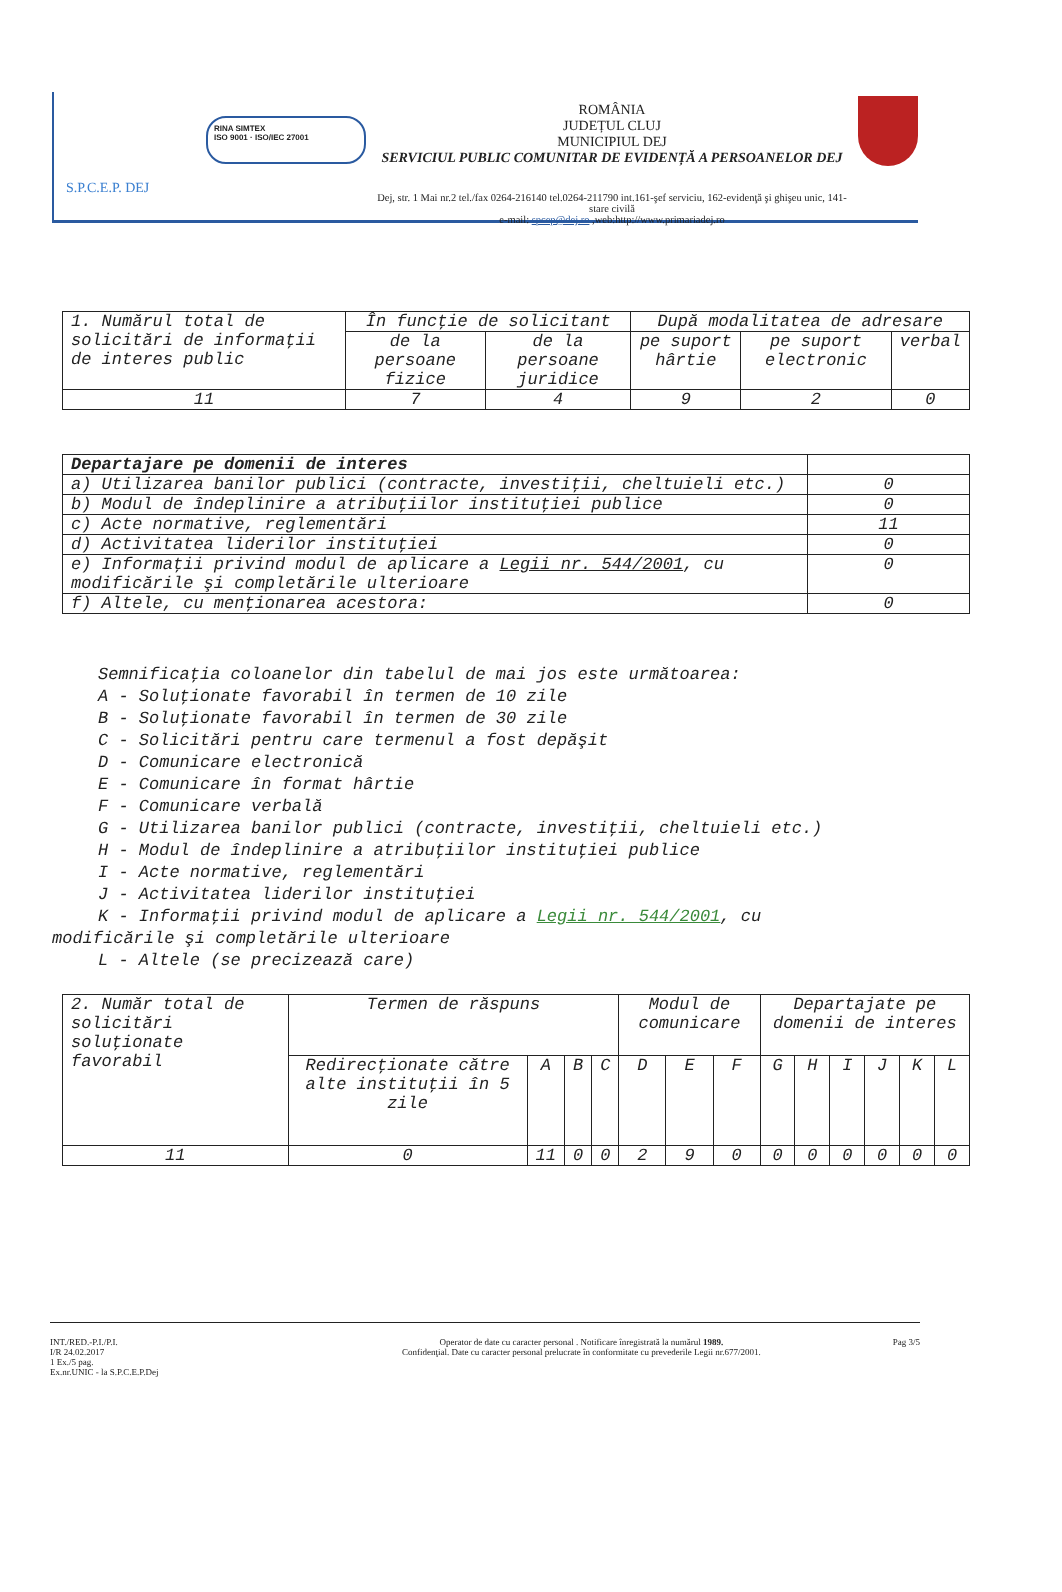S.P.C.E.P. DEJ
RINA SIMTEX
ISO 9001 · ISO/IEC 27001
ROMÂNIA
JUDEȚUL CLUJ
MUNICIPIUL DEJ
SERVICIUL PUBLIC COMUNITAR DE EVIDENȚĂ A PERSOANELOR DEJ
Dej, str. 1 Mai nr.2 tel./fax 0264-216140 tel.0264-211790 int.161-şef serviciu, 162-evidenţă şi ghişeu unic, 141-stare civilă
e-mail: spcep@dej.ro ,web:http://www.primariadej.ro
| 1. Numărul total de solicitări de informaţii de interes public | În funcţie de solicitant | | După modalitatea de adresare | | |
| | de la persoane fizice | de la persoane juridice | pe suport hârtie | pe suport electronic | verbal |
| 11 | 7 | 4 | 9 | 2 | 0 |
| Departajare pe domenii de interes | |
| --- | --- |
| a) Utilizarea banilor publici (contracte, investiţii, cheltuieli etc.) | 0 |
| b) Modul de îndeplinire a atribuţiilor instituţiei publice | 0 |
| c) Acte normative, reglementări | 11 |
| d) Activitatea liderilor instituţiei | 0 |
| e) Informaţii privind modul de aplicare a Legii nr. 544/2001 , cu modificările şi completările ulterioare | 0 |
| f) Altele, cu menţionarea acestora: | 0 |
Semnificaţia coloanelor din tabelul de mai jos este următoarea:
A - Soluţionate favorabil în termen de 10 zile
B - Soluţionate favorabil în termen de 30 zile
C - Solicitări pentru care termenul a fost depăşit
D - Comunicare electronică
E - Comunicare în format hârtie
F - Comunicare verbală
G - Utilizarea banilor publici (contracte, investiţii, cheltuieli etc.)
H - Modul de îndeplinire a atribuţiilor instituţiei publice
I - Acte normative, reglementări
J - Activitatea liderilor instituţiei
K - Informaţii privind modul de aplicare a Legii nr. 544/2001, cu
modificările şi completările ulterioare
L - Altele (se precizează care)
| 2. Număr total de solicitări soluţionate favorabil | Termen de răspuns | | | | Modul de comunicare | | | Departajate pe domenii de interes | | | | | |
| | Redirecţionate către alte instituţii în 5 zile | A | B | C | D | E | F | G | H | I | J | K | L |
| 11 | 0 | 11 | 0 | 0 | 2 | 9 | 0 | 0 | 0 | 0 | 0 | 0 | 0 |
INT./RED.-P.I./P.I.
I/R 24.02.2017
1 Ex./5 pag.
Ex.nr.UNIC - la S.P.C.E.P.Dej
Operator de date cu caracter personal . Notificare înregistrată la numărul 1989.
Confidenţial. Date cu caracter personal prelucrate în conformitate cu prevederile Legii nr.677/2001.
Pag 3/5